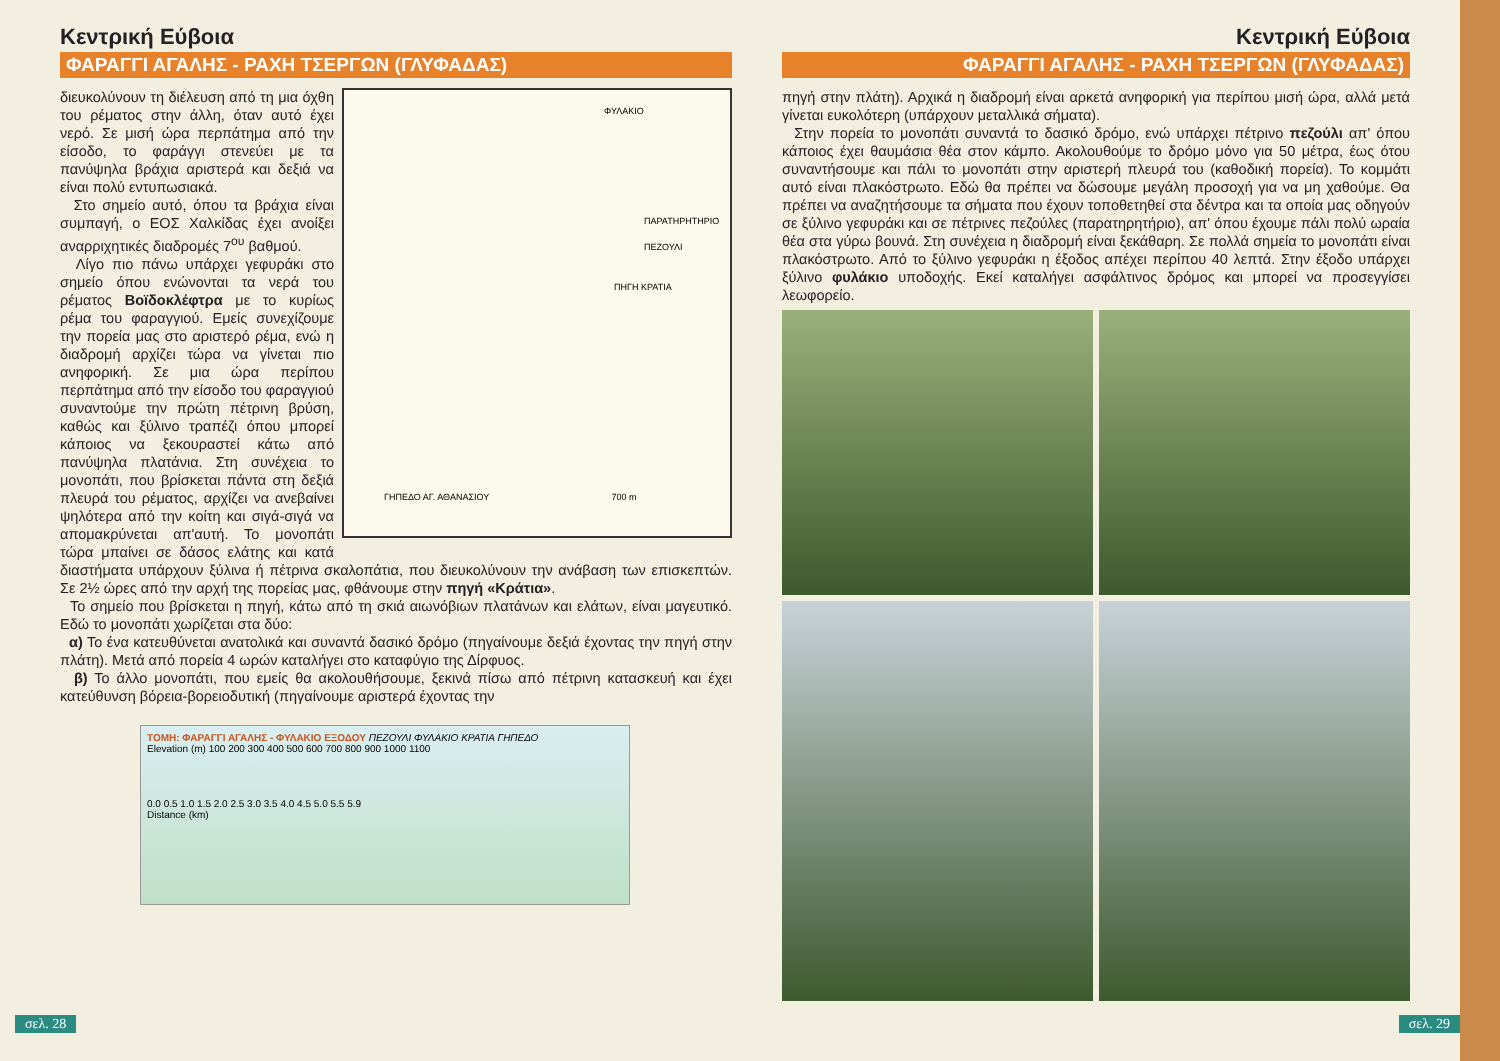Κεντρική Εύβοια
ΦΑΡΑΓΓΙ ΑΓΑΛΗΣ - ΡΑΧΗ ΤΣΕΡΓΩΝ (ΓΛΥΦΑΔΑΣ)
ΦΥΛΑΚΙΟ
ΠΑΡΑΤΗΡΗΤΗΡΙΟ
ΠΕΖΟΥΛΙ
ΠΗΓΗ ΚΡΑΤΙΑ
ΓΗΠΕΔΟ ΑΓ. ΑΘΑΝΑΣΙΟΥ 700 m
διευκολύνουν τη διέλευση από τη μια όχθη του ρέματος στην άλλη, όταν αυτό έχει νερό. Σε μισή ώρα περπάτημα από την είσοδο, το φαράγγι στενεύει με τα πανύψηλα βράχια αριστερά και δεξιά να είναι πολύ εντυπωσιακά.
Στο σημείο αυτό, όπου τα βράχια είναι συμπαγή, ο ΕΟΣ Χαλκίδας έχει ανοίξει αναρριχητικές διαδρομές 7<sup>ου</sup> βαθμού.
Λίγο πιο πάνω υπάρχει γεφυράκι στο σημείο όπου ενώνονται τα νερά του ρέματος Βοϊδοκλέφτρα με το κυρίως ρέμα του φαραγγιού. Εμείς συνεχίζουμε την πορεία μας στο αριστερό ρέμα, ενώ η διαδρομή αρχίζει τώρα να γίνεται πιο ανηφορική. Σε μια ώρα περίπου περπάτημα από την είσοδο του φαραγγιού συναντούμε την πρώτη πέτρινη βρύση, καθώς και ξύλινο τραπέζι όπου μπορεί κάποιος να ξεκουραστεί κάτω από πανύψηλα πλατάνια. Στη συνέχεια το μονοπάτι, που βρίσκεται πάντα στη δεξιά πλευρά του ρέματος, αρχίζει να ανεβαίνει ψηλότερα από την κοίτη και σιγά-σιγά να απομακρύνεται απ'αυτή. Το μονοπάτι τώρα μπαίνει σε δάσος ελάτης και κατά διαστήματα υπάρχουν ξύλινα ή πέτρινα σκαλοπάτια, που διευκολύνουν την ανάβαση των επισκεπτών. Σε 2½ ώρες από την αρχή της πορείας μας, φθάνουμε στην πηγή «Κράτια».
Το σημείο που βρίσκεται η πηγή, κάτω από τη σκιά αιωνόβιων πλατάνων και ελάτων, είναι μαγευτικό. Εδώ το μονοπάτι χωρίζεται στα δύο:
α) Το ένα κατευθύνεται ανατολικά και συναντά δασικό δρόμο (πηγαίνουμε δεξιά έχοντας την πηγή στην πλάτη). Μετά από πορεία 4 ωρών καταλήγει στο καταφύγιο της Δίρφυος.
β) Το άλλο μονοπάτι, που εμείς θα ακολουθήσουμε, ξεκινά πίσω από πέτρινη κατασκευή και έχει κατεύθυνση βόρεια-βορειοδυτική (πηγαίνουμε αριστερά έχοντας την
ΤΟΜΗ: ΦΑΡΑΓΓΙ ΑΓΑΛΗΣ - ΦΥΛΑΚΙΟ ΕΞΟΔΟΥ ΠΕΖΟΥΛΙ ΦΥΛΑΚΙΟ ΚΡΑΤΙΑ ΓΗΠΕΔΟ
Elevation (m) 100 200 300 400 500 600 700 800 900 1000 1100
0.0 0.5 1.0 1.5 2.0 2.5 3.0 3.5 4.0 4.5 5.0 5.5 5.9
Distance (km)
σελ. 28
Κεντρική Εύβοια
ΦΑΡΑΓΓΙ ΑΓΑΛΗΣ - ΡΑΧΗ ΤΣΕΡΓΩΝ (ΓΛΥΦΑΔΑΣ)
πηγή στην πλάτη). Αρχικά η διαδρομή είναι αρκετά ανηφορική για περίπου μισή ώρα, αλλά μετά γίνεται ευκολότερη (υπάρχουν μεταλλικά σήματα).
Στην πορεία το μονοπάτι συναντά το δασικό δρόμο, ενώ υπάρχει πέτρινο πεζούλι απ' όπου κάποιος έχει θαυμάσια θέα στον κάμπο. Ακολουθούμε το δρόμο μόνο για 50 μέτρα, έως ότου συναντήσουμε και πάλι το μονοπάτι στην αριστερή πλευρά του (καθοδική πορεία). Το κομμάτι αυτό είναι πλακόστρωτο. Εδώ θα πρέπει να δώσουμε μεγάλη προσοχή για να μη χαθούμε. Θα πρέπει να αναζητήσουμε τα σήματα που έχουν τοποθετηθεί στα δέντρα και τα οποία μας οδηγούν σε ξύλινο γεφυράκι και σε πέτρινες πεζούλες (παρατηρητήριο), απ' όπου έχουμε πάλι πολύ ωραία θέα στα γύρω βουνά. Στη συνέχεια η διαδρομή είναι ξεκάθαρη. Σε πολλά σημεία το μονοπάτι είναι πλακόστρωτο. Από το ξύλινο γεφυράκι η έξοδος απέχει περίπου 40 λεπτά. Στην έξοδο υπάρχει ξύλινο φυλάκιο υποδοχής. Εκεί καταλήγει ασφάλτινος δρόμος και μπορεί να προσεγγίσει λεωφορείο.
σελ. 29